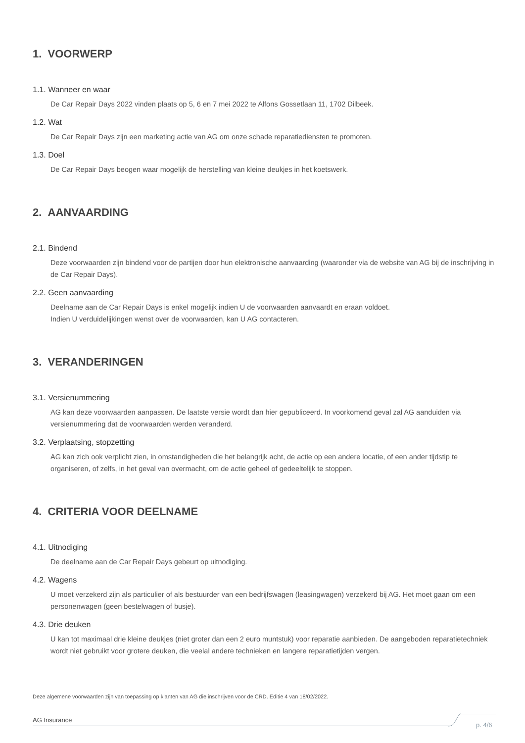1. VOORWERP
1.1. Wanneer en waar
De Car Repair Days 2022 vinden plaats op 5, 6 en 7 mei 2022 te Alfons Gossetlaan 11, 1702 Dilbeek.
1.2. Wat
De Car Repair Days zijn een marketing actie van AG om onze schade reparatiediensten te promoten.
1.3. Doel
De Car Repair Days beogen waar mogelijk de herstelling van kleine deukjes in het koetswerk.
2. AANVAARDING
2.1. Bindend
Deze voorwaarden zijn bindend voor de partijen door hun elektronische aanvaarding (waaronder via de website van AG bij de inschrijving in de Car Repair Days).
2.2. Geen aanvaarding
Deelname aan de Car Repair Days is enkel mogelijk indien U de voorwaarden aanvaardt en eraan voldoet.
Indien U verduidelijkingen wenst over de voorwaarden, kan U AG contacteren.
3. VERANDERINGEN
3.1. Versienummering
AG kan deze voorwaarden aanpassen. De laatste versie wordt dan hier gepubliceerd. In voorkomend geval zal AG aanduiden via versienummering dat de voorwaarden werden veranderd.
3.2. Verplaatsing, stopzetting
AG kan zich ook verplicht zien, in omstandigheden die het belangrijk acht, de actie op een andere locatie, of een ander tijdstip te organiseren, of zelfs, in het geval van overmacht, om de actie geheel of gedeeltelijk te stoppen.
4. CRITERIA VOOR DEELNAME
4.1. Uitnodiging
De deelname aan de Car Repair Days gebeurt op uitnodiging.
4.2. Wagens
U moet verzekerd zijn als particulier of als bestuurder van een bedrijfswagen (leasingwagen) verzekerd bij AG. Het moet gaan om een personenwagen (geen bestelwagen of busje).
4.3. Drie deuken
U kan tot maximaal drie kleine deukjes (niet groter dan een 2 euro muntstuk) voor reparatie aanbieden. De aangeboden reparatietechniek wordt niet gebruikt voor grotere deuken, die veelal andere technieken en langere reparatietijden vergen.
Deze algemene voorwaarden zijn van toepassing op klanten van AG die inschrijven voor de CRD. Editie 4 van 18/02/2022.
AG Insurance
p. 4/6